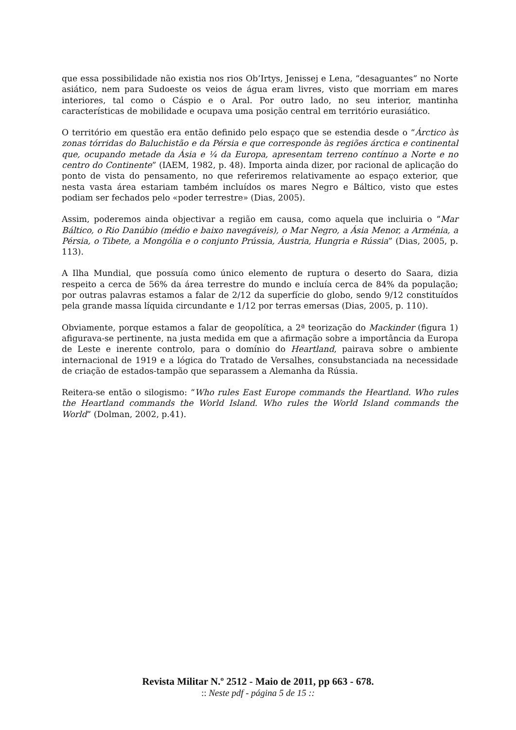que essa possibilidade não existia nos rios Ob’Irtys, Jenissej e Lena, “desaguantes” no Norte asiático, nem para Sudoeste os veios de água eram livres, visto que morriam em mares interiores, tal como o Cáspio e o Aral. Por outro lado, no seu interior, mantinha características de mobilidade e ocupava uma posição central em território eurasiático.
O território em questão era então definido pelo espaço que se estendia desde o “Árctico às zonas tórridas do Baluchistão e da Pérsia e que corresponde às regiões árctica e continental que, ocupando metade da Ásia e ¼ da Europa, apresentam terreno contínuo a Norte e no centro do Continente” (IAEM, 1982, p. 48). Importa ainda dizer, por racional de aplicação do ponto de vista do pensamento, no que referiremos relativamente ao espaço exterior, que nesta vasta área estariam também incluídos os mares Negro e Báltico, visto que estes podiam ser fechados pelo «poder terrestre» (Dias, 2005).
Assim, poderemos ainda objectivar a região em causa, como aquela que incluiria o “Mar Báltico, o Rio Danúbio (médio e baixo navegáveis), o Mar Negro, a Ásia Menor, a Arménia, a Pérsia, o Tibete, a Mongólia e o conjunto Prússia, Áustria, Hungria e Rússia” (Dias, 2005, p. 113).
A Ilha Mundial, que possuía como único elemento de ruptura o deserto do Saara, dizia respeito a cerca de 56% da área terrestre do mundo e incluía cerca de 84% da população; por outras palavras estamos a falar de 2/12 da superfície do globo, sendo 9/12 constituídos pela grande massa líquida circundante e 1/12 por terras emersas (Dias, 2005, p. 110).
Obviamente, porque estamos a falar de geopolítica, a 2ª teorização do Mackinder (figura 1) afigurava-se pertinente, na justa medida em que a afirmação sobre a importância da Europa de Leste e inerente controlo, para o domínio do Heartland, pairava sobre o ambiente internacional de 1919 e a lógica do Tratado de Versalhes, consubstanciada na necessidade de criação de estados-tampão que separassem a Alemanha da Rússia.
Reitera-se então o silogismo: “Who rules East Europe commands the Heartland. Who rules the Heartland commands the World Island. Who rules the World Island commands the World” (Dolman, 2002, p.41).
Revista Militar N.º 2512 - Maio de 2011, pp 663 - 678.
:: Neste pdf - página 5 de 15 ::